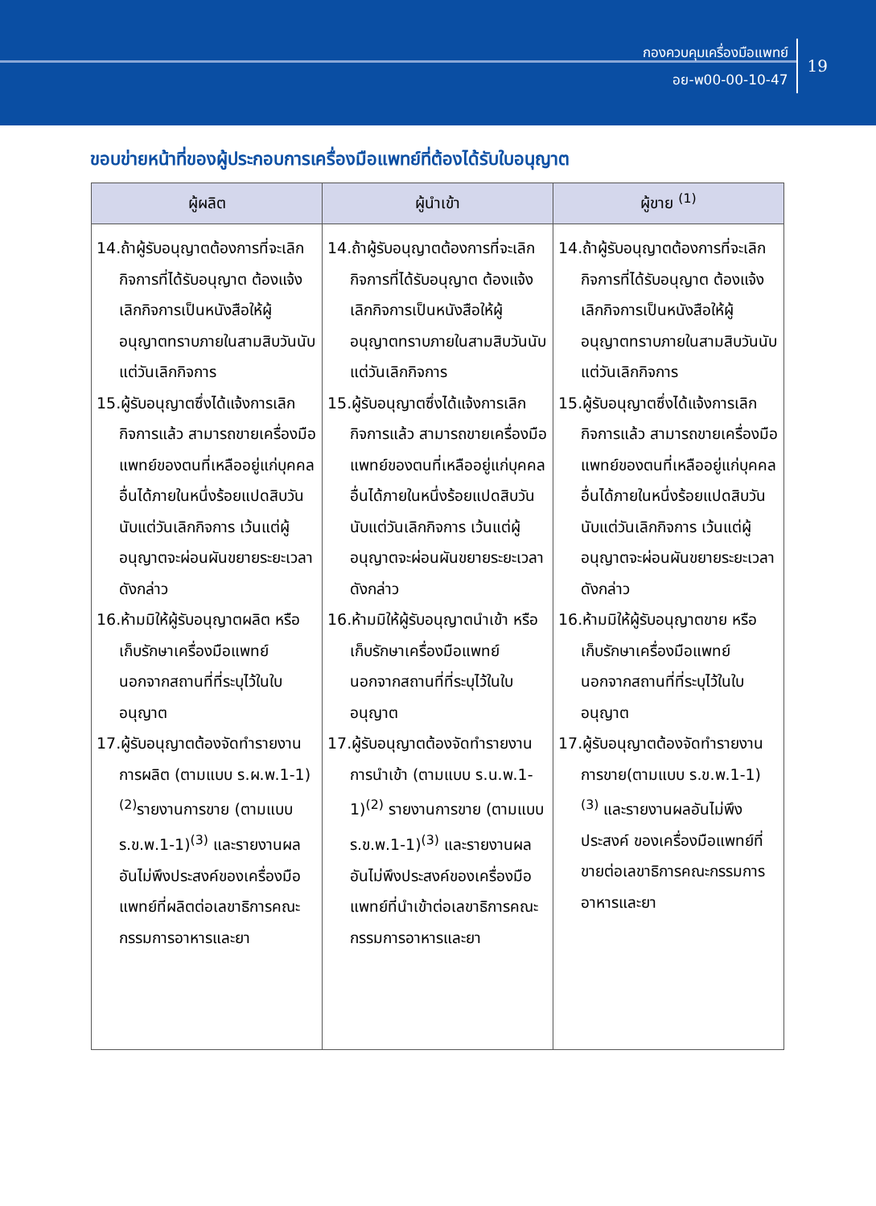กองควบคุมเครื่องมือแพทย์
อย-พ00-00-10-47
19
ขอบข่ายหน้าที่ของผู้ประกอบการเครื่องมือแพทย์ที่ต้องได้รับใบอนุญาต
| ผู้ผลิต | ผู้นำเข้า | ผู้ขาย <sup>(1)</sup> |
| --- | --- | --- |
| 14.ถ้าผู้รับอนุญาตต้องการที่จะเลิกกิจการที่ได้รับอนุญาต ต้องแจ้งเลิกกิจการเป็นหนังสือให้ผู้อนุญาตทราบภายในสามสิบวันนับแต่วันเลิกกิจการ 15.ผู้รับอนุญาตซึ่งได้แจ้งการเลิกกิจการแล้ว สามารถขายเครื่องมือแพทย์ของตนที่เหลืออยู่แก่บุคคลอื่นได้ภายในหนึ่งร้อยแปดสิบวันนับแต่วันเลิกกิจการ เว้นแต่ผู้อนุญาตจะผ่อนผันขยายระยะเวลาดังกล่าว 16.ห้ามมิให้ผู้รับอนุญาตผลิต หรือเก็บรักษาเครื่องมือแพทย์นอกจากสถานที่ที่ระบุไว้ในใบอนุญาต 17.ผู้รับอนุญาตต้องจัดทำรายงาน การผลิต (ตามแบบ ร.ผ.พ.1-1)<sup>(2)</sup>รายงานการขาย (ตามแบบ ร.ข.พ.1-1)<sup>(3)</sup> และรายงานผลอันไม่พึงประสงค์ของเครื่องมือแพทย์ที่ผลิตต่อเลขาธิการคณะกรรมการอาหารและยา | 14.ถ้าผู้รับอนุญาตต้องการที่จะเลิกกิจการที่ได้รับอนุญาต ต้องแจ้งเลิกกิจการเป็นหนังสือให้ผู้อนุญาตทราบภายในสามสิบวันนับแต่วันเลิกกิจการ 15.ผู้รับอนุญาตซึ่งได้แจ้งการเลิกกิจการแล้ว สามารถขายเครื่องมือแพทย์ของตนที่เหลืออยู่แก่บุคคลอื่นได้ภายในหนึ่งร้อยแปดสิบวันนับแต่วันเลิกกิจการ เว้นแต่ผู้อนุญาตจะผ่อนผันขยายระยะเวลาดังกล่าว 16.ห้ามมิให้ผู้รับอนุญาตนำเข้า หรือ เก็บรักษาเครื่องมือแพทย์ นอกจากสถานที่ที่ระบุไว้ในใบอนุญาต 17.ผู้รับอนุญาตต้องจัดทำรายงานการนำเข้า (ตามแบบ ร.น.พ.1-1)<sup>(2)</sup> รายงานการขาย (ตามแบบ ร.ข.พ.1-1)<sup>(3)</sup> และรายงานผลอันไม่พึงประสงค์ของเครื่องมือแพทย์ที่นำเข้าต่อเลขาธิการคณะกรรมการอาหารและยา | 14.ถ้าผู้รับอนุญาตต้องการที่จะเลิกกิจการที่ได้รับอนุญาต ต้องแจ้งเลิกกิจการเป็นหนังสือให้ผู้อนุญาตทราบภายในสามสิบวันนับแต่วันเลิกกิจการ 15.ผู้รับอนุญาตซึ่งได้แจ้งการเลิกกิจการแล้ว สามารถขายเครื่องมือแพทย์ของตนที่เหลืออยู่แก่บุคคลอื่นได้ภายในหนึ่งร้อยแปดสิบวันนับแต่วันเลิกกิจการ เว้นแต่ผู้อนุญาตจะผ่อนผันขยายระยะเวลาดังกล่าว 16.ห้ามมิให้ผู้รับอนุญาตขาย หรือเก็บรักษาเครื่องมือแพทย์นอกจากสถานที่ที่ระบุไว้ในใบอนุญาต 17.ผู้รับอนุญาตต้องจัดทำรายงาน การขาย(ตามแบบ ร.ข.พ.1-1)<sup>(3)</sup> และรายงานผลอันไม่พึงประสงค์ ของเครื่องมือแพทย์ที่ขายต่อเลขาธิการคณะกรรมการอาหารและยา |